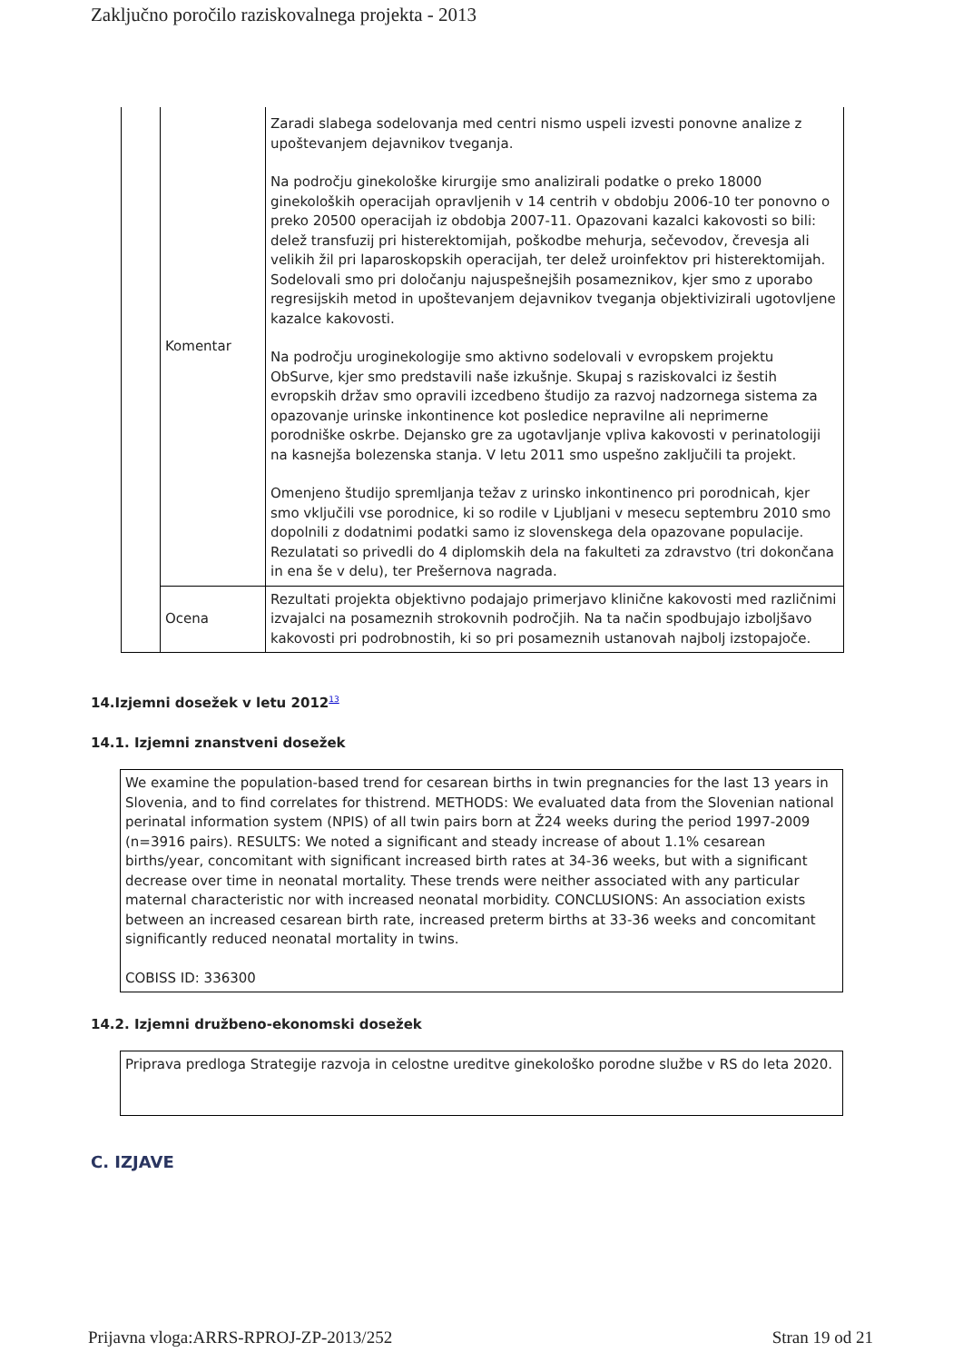Zaključno poročilo raziskovalnega projekta - 2013
| | Komentar | Zaradi slabega sodelovanja med centri nismo uspeli izvesti ponovne analize z upoštevanjem dejavnikov tveganja. Na področju ginekološke kirurgije smo analizirali podatke o preko 18000 ginekoloških operacijah opravljenih v 14 centrih v obdobju 2006-10 ter ponovno o preko 20500 operacijah iz obdobja 2007-11. Opazovani kazalci kakovosti so bili: delež transfuzij pri histerektomijah, poškodbe mehurja, sečevodov, črevesja ali velikih žil pri laparoskopskih operacijah, ter delež uroinfektov pri histerektomijah. Sodelovali smo pri določanju najuspešnejših posameznikov, kjer smo z uporabo regresijskih metod in upoštevanjem dejavnikov tveganja objektivizirali ugotovljene kazalce kakovosti. Na področju uroginekologije smo aktivno sodelovali v evropskem projektu ObSurve, kjer smo predstavili naše izkušnje. Skupaj s raziskovalci iz šestih evropskih držav smo opravili izcedbeno študijo za razvoj nadzornega sistema za opazovanje urinske inkontinence kot posledice nepravilne ali neprimerne porodniške oskrbe. Dejansko gre za ugotavljanje vpliva kakovosti v perinatologiji na kasnejša bolezenska stanja. V letu 2011 smo uspešno zaključili ta projekt. Omenjeno študijo spremljanja težav z urinsko inkontinenco pri porodnicah, kjer smo vključili vse porodnice, ki so rodile v Ljubljani v mesecu septembru 2010 smo dopolnili z dodatnimi podatki samo iz slovenskega dela opazovane populacije. Rezulatati so privedli do 4 diplomskih dela na fakulteti za zdravstvo (tri dokončana in ena še v delu), ter Prešernova nagrada. |
| | Ocena | Rezultati projekta objektivno podajajo primerjavo klinične kakovosti med različnimi izvajalci na posameznih strokovnih področjih. Na ta način spodbujajo izboljšavo kakovosti pri podrobnostih, ki so pri posameznih ustanovah najbolj izstopajoče. |
14.Izjemni dosežek v letu 2012<sup>13</sup>
14.1. Izjemni znanstveni dosežek
We examine the population-based trend for cesarean births in twin pregnancies for the last 13 years in Slovenia, and to find correlates for thistrend. METHODS: We evaluated data from the Slovenian national perinatal information system (NPIS) of all twin pairs born at Ž24 weeks during the period 1997-2009 (n=3916 pairs). RESULTS: We noted a significant and steady increase of about 1.1% cesarean births/year, concomitant with significant increased birth rates at 34-36 weeks, but with a significant decrease over time in neonatal mortality. These trends were neither associated with any particular maternal characteristic nor with increased neonatal morbidity. CONCLUSIONS: An association exists between an increased cesarean birth rate, increased preterm births at 33-36 weeks and concomitant significantly reduced neonatal mortality in twins.
COBISS ID: 336300
14.2. Izjemni družbeno-ekonomski dosežek
Priprava predloga Strategije razvoja in celostne ureditve ginekološko porodne službe v RS do leta 2020.
C. IZJAVE
Prijavna vloga:ARRS-RPROJ-ZP-2013/252 Stran 19 od 21